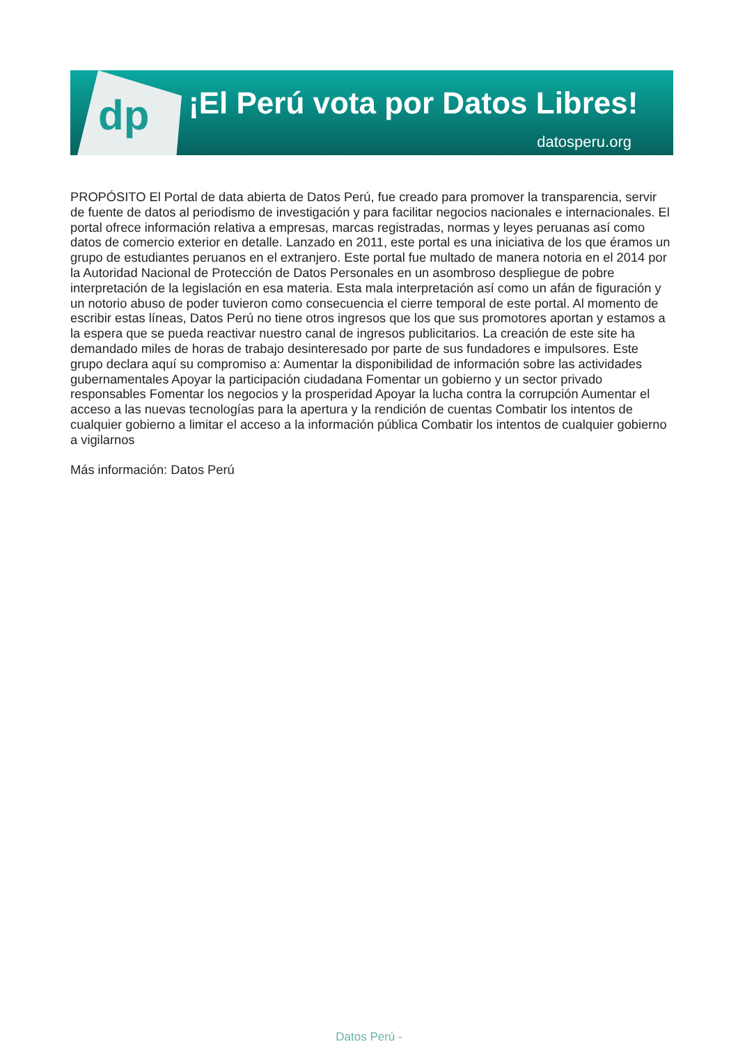dp
¡El Perú vota por Datos Libres!
datosperu.org
PROPÓSITO El Portal de data abierta de Datos Perú, fue creado para promover la transparencia, servir de fuente de datos al periodismo de investigación y para facilitar negocios nacionales e internacionales. El portal ofrece información relativa a empresas, marcas registradas, normas y leyes peruanas así como datos de comercio exterior en detalle. Lanzado en 2011, este portal es una iniciativa de los que éramos un grupo de estudiantes peruanos en el extranjero. Este portal fue multado de manera notoria en el 2014 por la Autoridad Nacional de Protección de Datos Personales en un asombroso despliegue de pobre interpretación de la legislación en esa materia. Esta mala interpretación así como un afán de figuración y un notorio abuso de poder tuvieron como consecuencia el cierre temporal de este portal. Al momento de escribir estas líneas, Datos Perú no tiene otros ingresos que los que sus promotores aportan y estamos a la espera que se pueda reactivar nuestro canal de ingresos publicitarios. La creación de este site ha demandado miles de horas de trabajo desinteresado por parte de sus fundadores e impulsores. Este grupo declara aquí su compromiso a: Aumentar la disponibilidad de información sobre las actividades gubernamentales Apoyar la participación ciudadana Fomentar un gobierno y un sector privado responsables Fomentar los negocios y la prosperidad Apoyar la lucha contra la corrupción Aumentar el acceso a las nuevas tecnologías para la apertura y la rendición de cuentas Combatir los intentos de cualquier gobierno a limitar el acceso a la información pública Combatir los intentos de cualquier gobierno a vigilarnos
Más información: Datos Perú
Datos Perú -